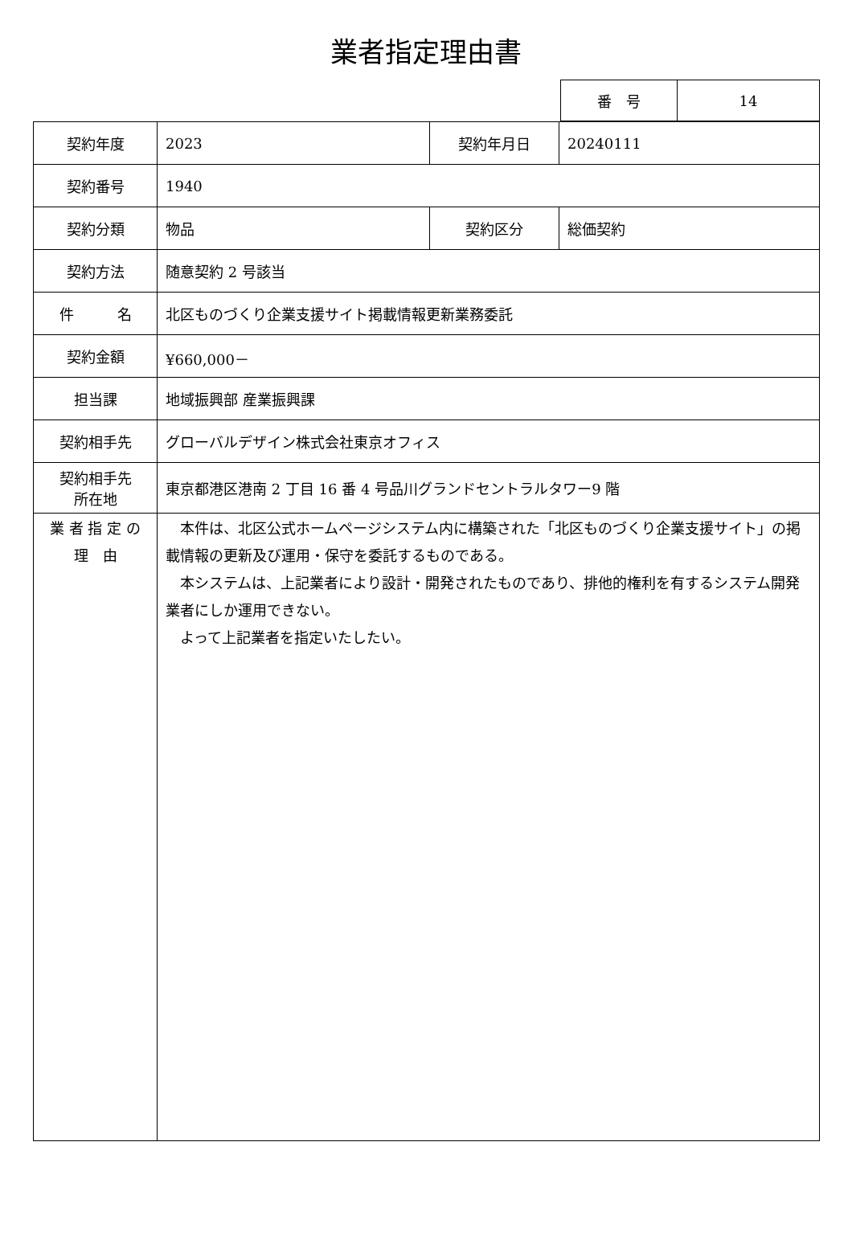業者指定理由書
| 番 号 | 14 |
| 契約年度 | 2023 | 契約年月日 | 20240111 |
| 契約番号 | 1940 | | |
| 契約分類 | 物品 | 契約区分 | 総価契約 |
| 契約方法 | 随意契約 2 号該当 | | |
| 件 名 | 北区ものづくり企業支援サイト掲載情報更新業務委託 | | |
| 契約金額 | ¥660,000－ | | |
| 担当課 | 地域振興部 産業振興課 | | |
| 契約相手先 | グローバルデザイン株式会社東京オフィス | | |
| 契約相手先 所在地 | 東京都港区港南 2 丁目 16 番 4 号品川グランドセントラルタワー9 階 | | |
| 業 者 指 定 の 理 由 | 本件は、北区公式ホームページシステム内に構築された「北区ものづくり企業支援サイト」の掲載情報の更新及び運用・保守を委託するものである。 本システムは、上記業者により設計・開発されたものであり、排他的権利を有するシステム開発業者にしか運用できない。 よって上記業者を指定いたしたい。 | | |